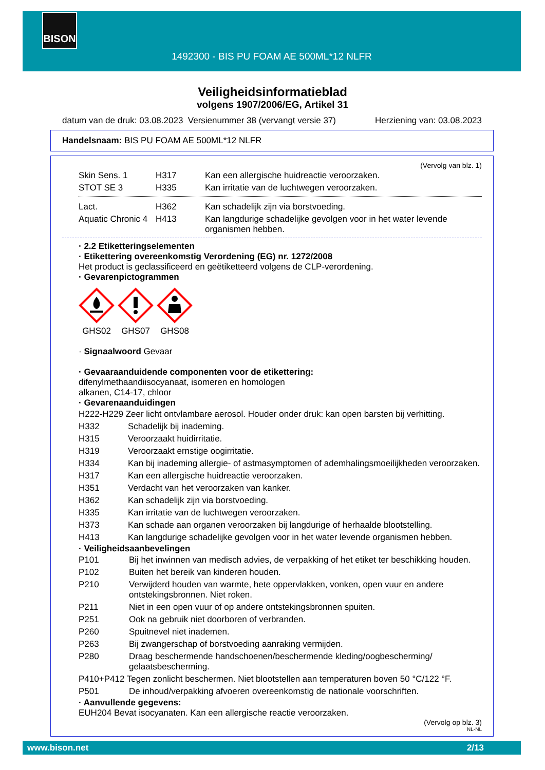BISON
1492300 - BIS PU FOAM AE 500ML*12 NLFR
Veiligheidsinformatieblad
volgens 1907/2006/EG, Artikel 31
datum van de druk: 03.08.2023 Versienummer 38 (vervangt versie 37) Herziening van: 03.08.2023
Handelsnaam: BIS PU FOAM AE 500ML*12 NLFR
(Vervolg van blz. 1)
| Skin Sens. 1 | H317 | Kan een allergische huidreactie veroorzaken. |
| STOT SE 3 | H335 | Kan irritatie van de luchtwegen veroorzaken. |
| Lact. | H362 | Kan schadelijk zijn via borstvoeding. |
| Aquatic Chronic 4 | H413 | Kan langdurige schadelijke gevolgen voor in het water levende organismen hebben. |
· 2.2 Etiketteringselementen
· Etikettering overeenkomstig Verordening (EG) nr. 1272/2008
Het product is geclassificeerd en geëtiketteerd volgens de CLP-verordening.
· Gevarenpictogrammen
GHS02 GHS07 GHS08
· Signaalwoord Gevaar
· Gevaaraanduidende componenten voor de etikettering:
difenylmethaandiisocyanaat, isomeren en homologen
alkanen, C14-17, chloor
· Gevarenaanduidingen
| H222-H229 Zeer licht ontvlambare aerosol. Houder onder druk: kan open barsten bij verhitting. | |
| H332 | Schadelijk bij inademing. |
| H315 | Veroorzaakt huidirritatie. |
| H319 | Veroorzaakt ernstige oogirritatie. |
| H334 | Kan bij inademing allergie- of astmasymptomen of ademhalingsmoeilijkheden veroorzaken. |
| H317 | Kan een allergische huidreactie veroorzaken. |
| H351 | Verdacht van het veroorzaken van kanker. |
| H362 | Kan schadelijk zijn via borstvoeding. |
| H335 | Kan irritatie van de luchtwegen veroorzaken. |
| H373 | Kan schade aan organen veroorzaken bij langdurige of herhaalde blootstelling. |
| H413 | Kan langdurige schadelijke gevolgen voor in het water levende organismen hebben. |
· Veiligheidsaanbevelingen
| P101 | Bij het inwinnen van medisch advies, de verpakking of het etiket ter beschikking houden. |
| P102 | Buiten het bereik van kinderen houden. |
| P210 | Verwijderd houden van warmte, hete oppervlakken, vonken, open vuur en andere ontstekingsbronnen. Niet roken. |
| P211 | Niet in een open vuur of op andere ontstekingsbronnen spuiten. |
| P251 | Ook na gebruik niet doorboren of verbranden. |
| P260 | Spuitnevel niet inademen. |
| P263 | Bij zwangerschap of borstvoeding aanraking vermijden. |
| P280 | Draag beschermende handschoenen/beschermende kleding/oogbescherming/ gelaatsbescherming. |
| P410+P412 Tegen zonlicht beschermen. Niet blootstellen aan temperaturen boven 50 °C/122 °F. | |
| P501 | De inhoud/verpakking afvoeren overeenkomstig de nationale voorschriften. |
· Aanvullende gegevens:
EUH204 Bevat isocyanaten. Kan een allergische reactie veroorzaken.
(Vervolg op blz. 3)
NL-NL
www.bison.net 2/13